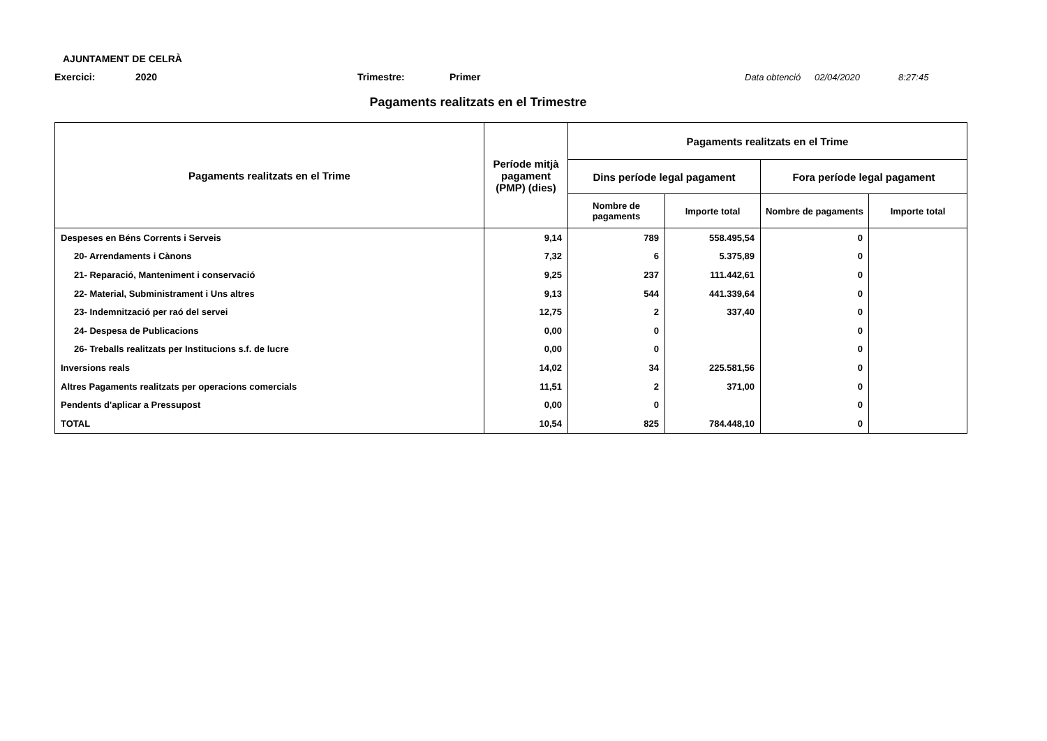AJUNTAMENT DE CELRÀ
Exercici: 2020 Trimestre: Primer Data obtenció 02/04/2020 8:27:45
Pagaments realitzats en el Trimestre
| Pagaments realitzats en el Trime | Període mitjà pagament (PMP) (dies) | Pagaments realitzats en el Trime | | | |
| --- | --- | --- | --- | --- | --- |
| | | Dins període legal pagament | | Fora període legal pagament | |
| | | Nombre de pagaments | Importe total | Nombre de pagaments | Importe total |
| Despeses en Béns Corrents i Serveis | 9,14 | 789 | 558.495,54 | 0 | |
| 20- Arrendaments i Cànons | 7,32 | 6 | 5.375,89 | 0 | |
| 21- Reparació, Manteniment i conservació | 9,25 | 237 | 111.442,61 | 0 | |
| 22- Material, Subministrament i Uns altres | 9,13 | 544 | 441.339,64 | 0 | |
| 23- Indemnització per raó del servei | 12,75 | 2 | 337,40 | 0 | |
| 24- Despesa de Publicacions | 0,00 | 0 | | 0 | |
| 26- Treballs realitzats per Institucions s.f. de lucre | 0,00 | 0 | | 0 | |
| Inversions reals | 14,02 | 34 | 225.581,56 | 0 | |
| Altres Pagaments realitzats per operacions comercials | 11,51 | 2 | 371,00 | 0 | |
| Pendents d'aplicar a Pressupost | 0,00 | 0 | | 0 | |
| TOTAL | 10,54 | 825 | 784.448,10 | 0 | |